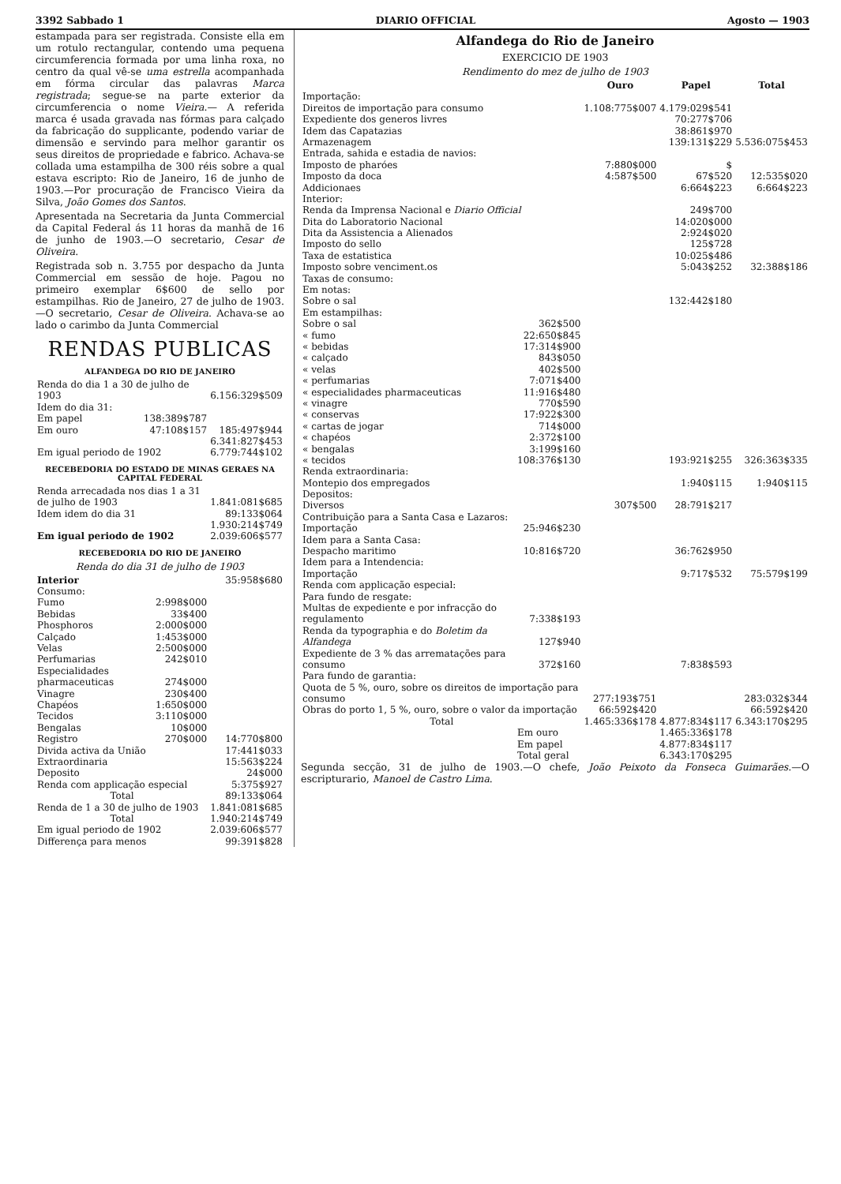3392 Sabbado 1 DIARIO OFFICIAL Agosto — 1903
estampada para ser registrada. Consiste ella em um rotulo rectangular, contendo uma pequena circumferencia formada por uma linha roxa, no centro da qual vê-se uma estrella acompanhada em fórma circular das palavras Marca registrada; segue-se na parte exterior da circumferencia o nome Vieira.— A referida marca é usada gravada nas fórmas para calçado da fabricação do supplicante, podendo variar de dimensão e servindo para melhor garantir os seus direitos de propriedade e fabrico. Achava-se collada uma estampilha de 300 réis sobre a qual estava escripto: Rio de Janeiro, 16 de junho de 1903.—Por procuração de Francisco Vieira da Silva, João Gomes dos Santos.
Apresentada na Secretaria da Junta Commercial da Capital Federal ás 11 horas da manhã de 16 de junho de 1903.—O secretario, Cesar de Oliveira.
Registrada sob n. 3.755 por despacho da Junta Commercial em sessão de hoje. Pagou no primeiro exemplar 6$600 de sello por estampilhas. Rio de Janeiro, 27 de julho de 1903.—O secretario, Cesar de Oliveira. Achava-se ao lado o carimbo da Junta Commercial
RENDAS PUBLICAS
ALFANDEGA DO RIO DE JANEIRO
| Renda do dia 1 a 30 de julho de 1903 | | 6.156:329$509 |
| Idem do dia 31: | | |
| Em papel | 138:389$787 | |
| Em ouro | 47:108$157 | 185:497$944 |
| | | 6.341:827$453 |
| Em igual periodo de 1902 | | 6.779:744$102 |
RECEBEDORIA DO ESTADO DE MINAS GERAES NA CAPITAL FEDERAL
| Renda arrecadada nos dias 1 a 31 de julho de 1903 | 1.841:081$685 |
| Idem idem do dia 31 | 89:133$064 |
| | 1.930:214$749 |
| Em igual periodo de 1902 | 2.039:606$577 |
RECEBEDORIA DO RIO DE JANEIRO
Renda do dia 31 de julho de 1903
| Interior | | 35:958$680 |
| Consumo: | | |
| Fumo | 2:998$000 | |
| Bebidas | 33$400 | |
| Phosphoros | 2:000$000 | |
| Calçado | 1:453$000 | |
| Velas | 2:500$000 | |
| Perfumarias | 242$010 | |
| Especialidades pharmaceuticas | 274$000 | |
| Vinagre | 230$400 | |
| Chapéos | 1:650$000 | |
| Tecidos | 3:110$000 | |
| Bengalas | 10$000 | |
| Registro | 270$000 | 14:770$800 |
| Divida activa da União | | 17:441$033 |
| Extraordinaria | | 15:563$224 |
| Deposito | | 24$000 |
| Renda com applicação especial | | 5:375$927 |
| Total | | 89:133$064 |
| Renda de 1 a 30 de julho de 1903 | | 1.841:081$685 |
| Total | | 1.940:214$749 |
| Em igual periodo de 1902 | | 2.039:606$577 |
| Differença para menos | | 99:391$828 |
Alfandega do Rio de Janeiro
EXERCICIO DE 1903
Rendimento do mez de julho de 1903
| | | Ouro | Papel | Total |
| --- | --- | --- | --- | --- |
| Importação: | | | | |
| Direitos de importação para consumo | | 1.108:775$007 | 4.179:029$541 | |
| Expediente dos generos livres | | | 70:277$706 | |
| Idem das Capatazias | | | 38:861$970 | |
| Armazenagem | | | 139:131$229 | 5.536:075$453 |
| Entrada, sahida e estadia de navios: | | | | |
| Imposto de pharóes | | 7:880$000 | $ | |
| Imposto da doca | | 4:587$500 | 67$520 | 12:535$020 |
| Addicionaes | | | 6:664$223 | 6:664$223 |
| Interior: | | | | |
| Renda da Imprensa Nacional e Diario Official | | | 249$700 | |
| Dita do Laboratorio Nacional | | | 14:020$000 | |
| Dita da Assistencia a Alienados | | | 2:924$020 | |
| Imposto do sello | | | 125$728 | |
| Taxa de estatistica | | | 10:025$486 | |
| Imposto sobre venciment.os | | | 5:043$252 | 32:388$186 |
| Taxas de consumo: | | | | |
| Em notas: | | | | |
| Sobre o sal | | | 132:442$180 | |
| Em estampilhas: | | | | |
| Sobre o sal | 362$500 | | | |
| « fumo | 22:650$845 | | | |
| « bebidas | 17:314$900 | | | |
| « calçado | 843$050 | | | |
| « velas | 402$500 | | | |
| « perfumarias | 7:071$400 | | | |
| « especialidades pharmaceuticas | 11:916$480 | | | |
| « vinagre | 770$590 | | | |
| « conservas | 17:922$300 | | | |
| « cartas de jogar | 714$000 | | | |
| « chapéos | 2:372$100 | | | |
| « bengalas | 3:199$160 | | | |
| « tecidos | 108:376$130 | | 193:921$255 | 326:363$335 |
| Renda extraordinaria: | | | | |
| Montepio dos empregados | | | 1:940$115 | 1:940$115 |
| Depositos: | | | | |
| Diversos | | 307$500 | 28:791$217 | |
| Contribuição para a Santa Casa e Lazaros: | | | | |
| Importação | 25:946$230 | | | |
| Idem para a Santa Casa: | | | | |
| Despacho maritimo | 10:816$720 | | 36:762$950 | |
| Idem para a Intendencia: | | | | |
| Importação | | | 9:717$532 | 75:579$199 |
| Renda com applicação especial: | | | | |
| Para fundo de resgate: | | | | |
| Multas de expediente e por infracção do regulamento | 7:338$193 | | | |
| Renda da typographia e do Boletim da Alfandega | 127$940 | | | |
| Expediente de 3 % das arrematações para consumo | 372$160 | | 7:838$593 | |
| Para fundo de garantia: | | | | |
| Quota de 5 %, ouro, sobre os direitos de importação para consumo | | 277:193$751 | | 283:032$344 |
| Obras do porto 1, 5 %, ouro, sobre o valor da importação | | 66:592$420 | | 66:592$420 |
| Total | | 1.465:336$178 | 4.877:834$117 | 6.343:170$295 |
| | Em ouro | | 1.465:336$178 | |
| | Em papel | | 4.877:834$117 | |
| | Total geral | | 6.343:170$295 | |
Segunda secção, 31 de julho de 1903.—O chefe, João Peixoto da Fonseca Guimarães.—O escripturario, Manoel de Castro Lima.